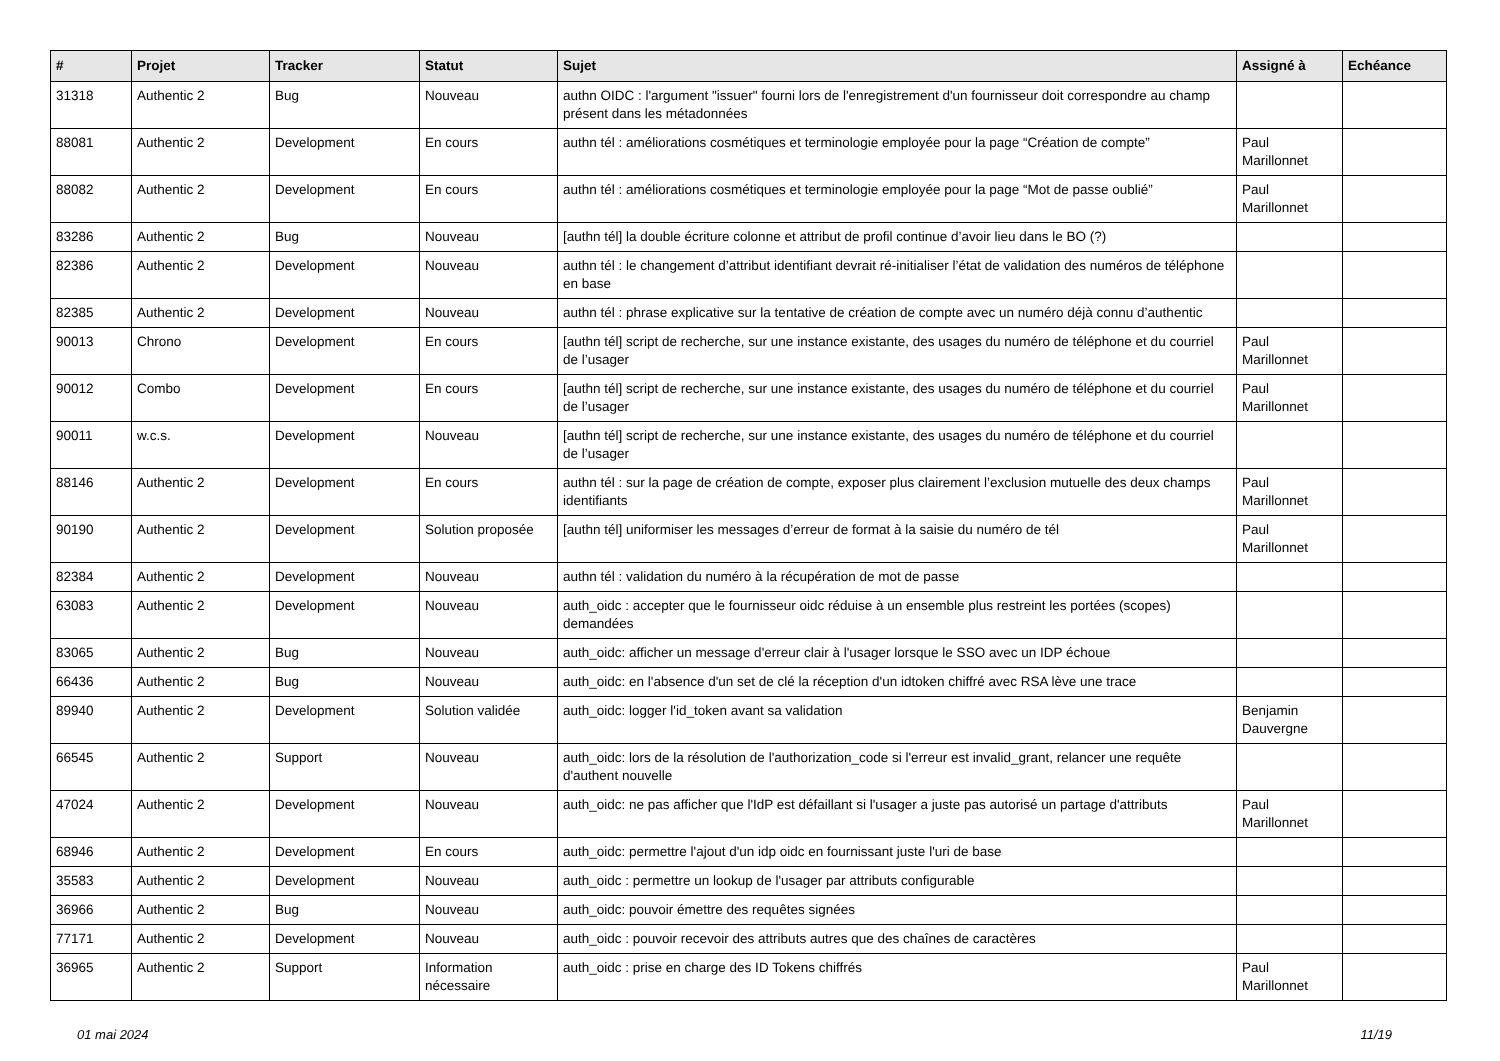| # | Projet | Tracker | Statut | Sujet | Assigné à | Echéance |
| --- | --- | --- | --- | --- | --- | --- |
| 31318 | Authentic 2 | Bug | Nouveau | authn OIDC : l'argument "issuer" fourni lors de l'enregistrement d'un fournisseur doit correspondre au champ présent dans les métadonnées | | |
| 88081 | Authentic 2 | Development | En cours | authn tél : améliorations cosmétiques et terminologie employée pour la page “Création de compte” | Paul Marillonnet | |
| 88082 | Authentic 2 | Development | En cours | authn tél : améliorations cosmétiques et terminologie employée pour la page “Mot de passe oublié” | Paul Marillonnet | |
| 83286 | Authentic 2 | Bug | Nouveau | [authn tél] la double écriture colonne et attribut de profil continue d’avoir lieu dans le BO (?) | | |
| 82386 | Authentic 2 | Development | Nouveau | authn tél : le changement d’attribut identifiant devrait ré-initialiser l’état de validation des numéros de téléphone en base | | |
| 82385 | Authentic 2 | Development | Nouveau | authn tél : phrase explicative sur la tentative de création de compte avec un numéro déjà connu d’authentic | | |
| 90013 | Chrono | Development | En cours | [authn tél] script de recherche, sur une instance existante, des usages du numéro de téléphone et du courriel de l’usager | Paul Marillonnet | |
| 90012 | Combo | Development | En cours | [authn tél] script de recherche, sur une instance existante, des usages du numéro de téléphone et du courriel de l’usager | Paul Marillonnet | |
| 90011 | w.c.s. | Development | Nouveau | [authn tél] script de recherche, sur une instance existante, des usages du numéro de téléphone et du courriel de l’usager | | |
| 88146 | Authentic 2 | Development | En cours | authn tél : sur la page de création de compte, exposer plus clairement l’exclusion mutuelle des deux champs identifiants | Paul Marillonnet | |
| 90190 | Authentic 2 | Development | Solution proposée | [authn tél] uniformiser les messages d’erreur de format à la saisie du numéro de tél | Paul Marillonnet | |
| 82384 | Authentic 2 | Development | Nouveau | authn tél : validation du numéro à la récupération de mot de passe | | |
| 63083 | Authentic 2 | Development | Nouveau | auth_oidc : accepter que le fournisseur oidc réduise à un ensemble plus restreint les portées (scopes) demandées | | |
| 83065 | Authentic 2 | Bug | Nouveau | auth_oidc: afficher un message d'erreur clair à l'usager lorsque le SSO avec un IDP échoue | | |
| 66436 | Authentic 2 | Bug | Nouveau | auth_oidc: en l'absence d'un set de clé la réception d'un idtoken chiffré avec RSA lève une trace | | |
| 89940 | Authentic 2 | Development | Solution validée | auth_oidc: logger l'id_token avant sa validation | Benjamin Dauvergne | |
| 66545 | Authentic 2 | Support | Nouveau | auth_oidc: lors de la résolution de l'authorization_code si l'erreur est invalid_grant, relancer une requête d'authent nouvelle | | |
| 47024 | Authentic 2 | Development | Nouveau | auth_oidc: ne pas afficher que l'IdP est défaillant si l'usager a juste pas autorisé un partage d'attributs | Paul Marillonnet | |
| 68946 | Authentic 2 | Development | En cours | auth_oidc: permettre l'ajout d'un idp oidc en fournissant juste l'uri de base | | |
| 35583 | Authentic 2 | Development | Nouveau | auth_oidc : permettre un lookup de l'usager par attributs configurable | | |
| 36966 | Authentic 2 | Bug | Nouveau | auth_oidc: pouvoir émettre des requêtes signées | | |
| 77171 | Authentic 2 | Development | Nouveau | auth_oidc : pouvoir recevoir des attributs autres que des chaînes de caractères | | |
| 36965 | Authentic 2 | Support | Information nécessaire | auth_oidc : prise en charge des ID Tokens chiffrés | Paul Marillonnet | |
01 mai 2024 11/19